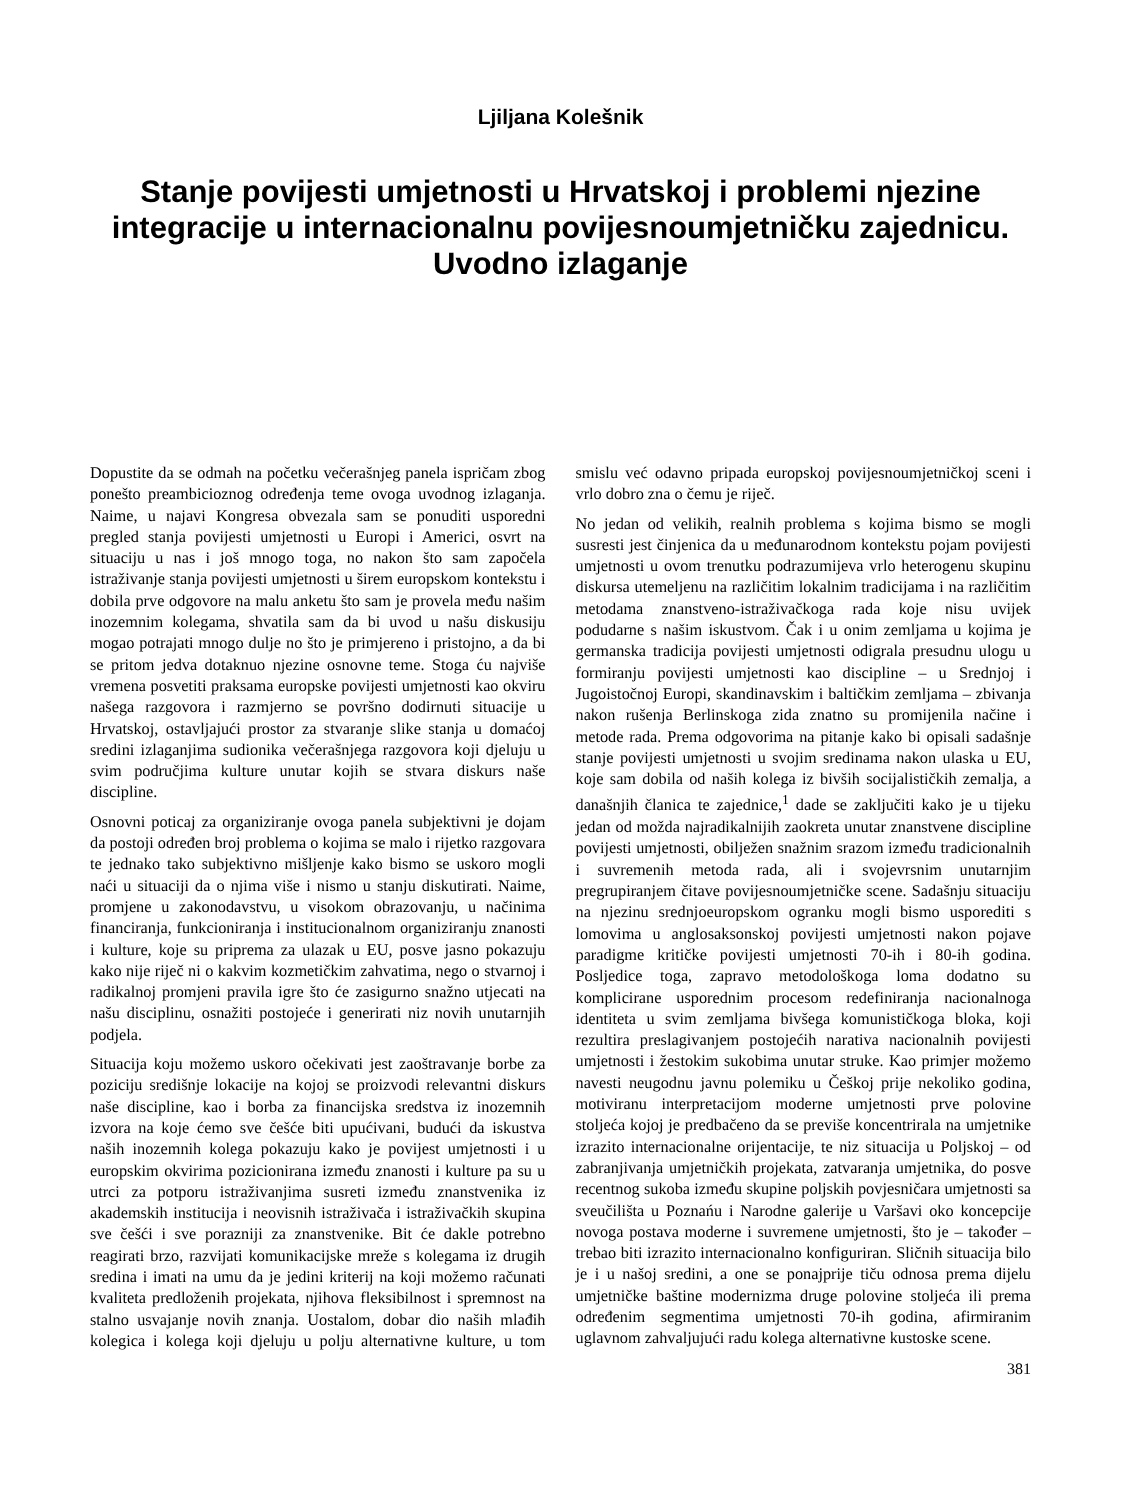Ljiljana Kolešnik
Stanje povijesti umjetnosti u Hrvatskoj i problemi njezine integracije u internacionalnu povijesnoumjetničku zajednicu. Uvodno izlaganje
Dopustite da se odmah na početku večerašnjeg panela ispričam zbog ponešto preambicioznog određenja teme ovoga uvodnog izlaganja. Naime, u najavi Kongresa obvezala sam se ponuditi usporedni pregled stanja povijesti umjetnosti u Europi i Americi, osvrt na situaciju u nas i još mnogo toga, no nakon što sam započela istraživanje stanja povijesti umjetnosti u širem europskom kontekstu i dobila prve odgovore na malu anketu što sam je provela među našim inozemnim kolegama, shvatila sam da bi uvod u našu diskusiju mogao potrajati mnogo dulje no što je primjereno i pristojno, a da bi se pritom jedva dotaknuo njezine osnovne teme. Stoga ću najviše vremena posvetiti praksama europske povijesti umjetnosti kao okviru našega razgovora i razmjerno se površno dodirnuti situacije u Hrvatskoj, ostavljajući prostor za stvaranje slike stanja u domaćoj sredini izlaganjima sudionika večerašnjega razgovora koji djeluju u svim područjima kulture unutar kojih se stvara diskurs naše discipline.
Osnovni poticaj za organiziranje ovoga panela subjektivni je dojam da postoji određen broj problema o kojima se malo i rijetko razgovara te jednako tako subjektivno mišljenje kako bismo se uskoro mogli naći u situaciji da o njima više i nismo u stanju diskutirati. Naime, promjene u zakonodavstvu, u visokom obrazovanju, u načinima financiranja, funkcioniranja i institucionalnom organiziranju znanosti i kulture, koje su priprema za ulazak u EU, posve jasno pokazuju kako nije riječ ni o kakvim kozmetičkim zahvatima, nego o stvarnoj i radikalnoj promjeni pravila igre što će zasigurno snažno utjecati na našu disciplinu, osnažiti postojeće i generirati niz novih unutarnjih podjela.
Situacija koju možemo uskoro očekivati jest zaoštravanje borbe za poziciju središnje lokacije na kojoj se proizvodi relevantni diskurs naše discipline, kao i borba za financijska sredstva iz inozemnih izvora na koje ćemo sve češće biti upućivani, budući da iskustva naših inozemnih kolega pokazuju kako je povijest umjetnosti i u europskim okvirima pozicionirana između znanosti i kulture pa su u utrci za potporu istraživanjima susreti između znanstvenika iz akademskih institucija i neovisnih istraživača i istraživačkih skupina sve češći i sve porazniji za znanstvenike. Bit će dakle potrebno reagirati brzo, razvijati komunikacijske mreže s kolegama iz drugih sredina i imati na umu da je jedini kriterij na koji možemo računati kvaliteta predloženih projekata, njihova fleksibilnost i spremnost na stalno usvajanje novih znanja. Uostalom, dobar dio naših mlađih kolegica i kolega koji djeluju u polju alternativne kulture, u tom smislu već odavno pripada europskoj povijesnoumjetničkoj sceni i vrlo dobro zna o čemu je riječ.
No jedan od velikih, realnih problema s kojima bismo se mogli susresti jest činjenica da u međunarodnom kontekstu pojam povijesti umjetnosti u ovom trenutku podrazumijeva vrlo heterogenu skupinu diskursa utemeljenu na različitim lokalnim tradicijama i na različitim metodama znanstveno-istraživačkoga rada koje nisu uvijek podudarne s našim iskustvom. Čak i u onim zemljama u kojima je germanska tradicija povijesti umjetnosti odigrala presudnu ulogu u formiranju povijesti umjetnosti kao discipline – u Srednjoj i Jugoistočnoj Europi, skandinavskim i baltičkim zemljama – zbivanja nakon rušenja Berlinskoga zida znatno su promijenila načine i metode rada. Prema odgovorima na pitanje kako bi opisali sadašnje stanje povijesti umjetnosti u svojim sredinama nakon ulaska u EU, koje sam dobila od naših kolega iz bivših socijalističkih zemalja, a današnjih članica te zajednice,<sup>1</sup> dade se zaključiti kako je u tijeku jedan od možda najradikalnijih zaokreta unutar znanstvene discipline povijesti umjetnosti, obilježen snažnim srazom između tradicionalnih i suvremenih metoda rada, ali i svojevrsnim unutarnjim pregrupiranjem čitave povijesnoumjetničke scene. Sadašnju situaciju na njezinu srednjoeuropskom ogranku mogli bismo usporediti s lomovima u anglosaksonskoj povijesti umjetnosti nakon pojave paradigme kritičke povijesti umjetnosti 70-ih i 80-ih godina. Posljedice toga, zapravo metodološkoga loma dodatno su komplicirane usporednim procesom redefiniranja nacionalnoga identiteta u svim zemljama bivšega komunističkoga bloka, koji rezultira preslagivanjem postojećih narativa nacionalnih povijesti umjetnosti i žestokim sukobima unutar struke. Kao primjer možemo navesti neugodnu javnu polemiku u Češkoj prije nekoliko godina, motiviranu interpretacijom moderne umjetnosti prve polovine stoljeća kojoj je predbačeno da se previše koncentrirala na umjetnike izrazito internacionalne orijentacije, te niz situacija u Poljskoj – od zabranjivanja umjetničkih projekata, zatvaranja umjetnika, do posve recentnog sukoba između skupine poljskih povjesničara umjetnosti sa sveučilišta u Poznańu i Narodne galerije u Varšavi oko koncepcije novoga postava moderne i suvremene umjetnosti, što je – također – trebao biti izrazito internacionalno konfiguriran. Sličnih situacija bilo je i u našoj sredini, a one se ponajprije tiču odnosa prema dijelu umjetničke baštine modernizma druge polovine stoljeća ili prema određenim segmentima umjetnosti 70-ih godina, afirmiranim uglavnom zahvaljujući radu kolega alternativne kustoske scene.
381